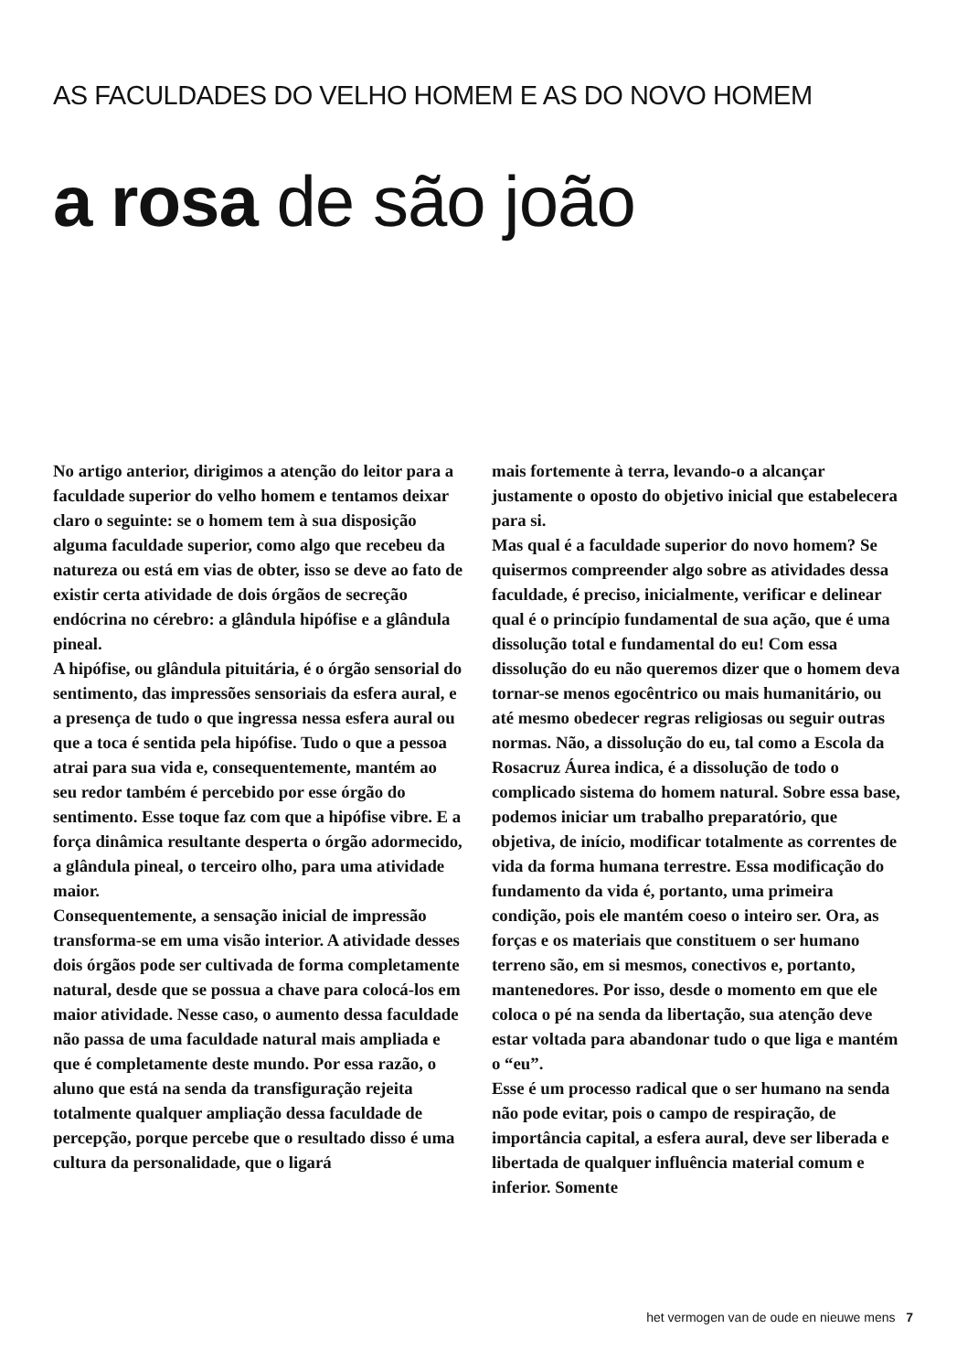AS FACULDADES DO VELHO HOMEM E AS DO NOVO HOMEM
a rosa de são joão
No artigo anterior, dirigimos a atenção do leitor para a faculdade superior do velho homem e tentamos deixar claro o seguinte: se o homem tem à sua disposição alguma faculdade superior, como algo que recebeu da natureza ou está em vias de obter, isso se deve ao fato de existir certa atividade de dois órgãos de secreção endócrina no cérebro: a glândula hipófise e a glândula pineal.
A hipófise, ou glândula pituitária, é o órgão sensorial do sentimento, das impressões sensoriais da esfera aural, e a presença de tudo o que ingressa nessa esfera aural ou que a toca é sentida pela hipófise. Tudo o que a pessoa atrai para sua vida e, consequentemente, mantém ao seu redor também é percebido por esse órgão do sentimento. Esse toque faz com que a hipófise vibre. E a força dinâmica resultante desperta o órgão adormecido, a glândula pineal, o terceiro olho, para uma atividade maior.
Consequentemente, a sensação inicial de impressão transforma-se em uma visão interior. A atividade desses dois órgãos pode ser cultivada de forma completamente natural, desde que se possua a chave para colocá-los em maior atividade. Nesse caso, o aumento dessa faculdade não passa de uma faculdade natural mais ampliada e que é completamente deste mundo. Por essa razão, o aluno que está na senda da transfiguração rejeita totalmente qualquer ampliação dessa faculdade de percepção, porque percebe que o resultado disso é uma cultura da personalidade, que o ligará
mais fortemente à terra, levando-o a alcançar justamente o oposto do objetivo inicial que estabelecera para si.
Mas qual é a faculdade superior do novo homem? Se quisermos compreender algo sobre as atividades dessa faculdade, é preciso, inicialmente, verificar e delinear qual é o princípio fundamental de sua ação, que é uma dissolução total e fundamental do eu! Com essa dissolução do eu não queremos dizer que o homem deva tornar-se menos egocêntrico ou mais humanitário, ou até mesmo obedecer regras religiosas ou seguir outras normas. Não, a dissolução do eu, tal como a Escola da Rosacruz Áurea indica, é a dissolução de todo o complicado sistema do homem natural. Sobre essa base, podemos iniciar um trabalho preparatório, que objetiva, de início, modificar totalmente as correntes de vida da forma humana terrestre. Essa modificação do fundamento da vida é, portanto, uma primeira condição, pois ele mantém coeso o inteiro ser. Ora, as forças e os materiais que constituem o ser humano terreno são, em si mesmos, conectivos e, portanto, mantenedores. Por isso, desde o momento em que ele coloca o pé na senda da libertação, sua atenção deve estar voltada para abandonar tudo o que liga e mantém o “eu”.
Esse é um processo radical que o ser humano na senda não pode evitar, pois o campo de respiração, de importância capital, a esfera aural, deve ser liberada e libertada de qualquer influência material comum e inferior. Somente
het vermogen van de oude en nieuwe mens 7